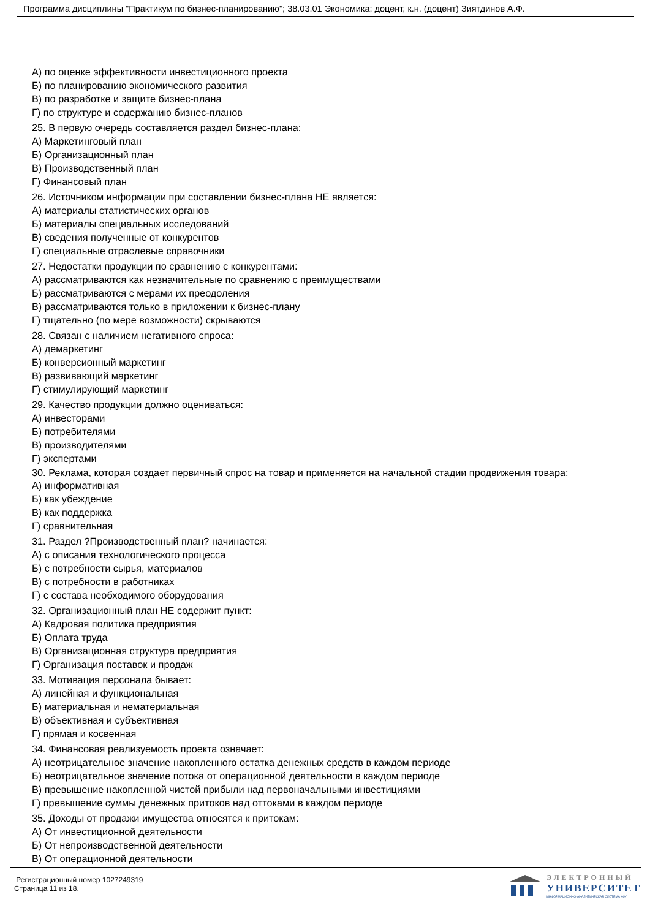Программа дисциплины "Практикум по бизнес-планированию"; 38.03.01 Экономика; доцент, к.н. (доцент) Зиятдинов А.Ф.
А) по оценке эффективности инвестиционного проекта
Б) по планированию экономического развития
В) по разработке и защите бизнес-плана
Г) по структуре и содержанию бизнес-планов
25. В первую очередь составляется раздел бизнес-плана:
А) Маркетинговый план
Б) Организационный план
В) Производственный план
Г) Финансовый план
26. Источником информации при составлении бизнес-плана НЕ является:
А) материалы статистических органов
Б) материалы специальных исследований
В) сведения полученные от конкурентов
Г) специальные отраслевые справочники
27. Недостатки продукции по сравнению с конкурентами:
А) рассматриваются как незначительные по сравнению с преимуществами
Б) рассматриваются с мерами их преодоления
В) рассматриваются только в приложении к бизнес-плану
Г) тщательно (по мере возможности) скрываются
28. Связан с наличием негативного спроса:
А) демаркетинг
Б) конверсионный маркетинг
В) развивающий маркетинг
Г) стимулирующий маркетинг
29. Качество продукции должно оцениваться:
А) инвесторами
Б) потребителями
В) производителями
Г) экспертами
30. Реклама, которая создает первичный спрос на товар и применяется на начальной стадии продвижения товара:
А) информативная
Б) как убеждение
В) как поддержка
Г) сравнительная
31. Раздел ?Производственный план? начинается:
А) с описания технологического процесса
Б) с потребности сырья, материалов
В) с потребности в работниках
Г) с состава необходимого оборудования
32. Организационный план НЕ содержит пункт:
А) Кадровая политика предприятия
Б) Оплата труда
В) Организационная структура предприятия
Г) Организация поставок и продаж
33. Мотивация персонала бывает:
А) линейная и функциональная
Б) материальная и нематериальная
В) объективная и субъективная
Г) прямая и косвенная
34. Финансовая реализуемость проекта означает:
А) неотрицательное значение накопленного остатка денежных средств в каждом периоде
Б) неотрицательное значение потока от операционной деятельности в каждом периоде
В) превышение накопленной чистой прибыли над первоначальными инвестициями
Г) превышение суммы денежных притоков над оттоками в каждом периоде
35. Доходы от продажи имущества относятся к притокам:
А) От инвестиционной деятельности
Б) От непроизводственной деятельности
В) От операционной деятельности
Регистрационный номер 1027249319
Страница 11 из 18.
ЭЛЕКТРОННЫЙ
УНИВЕРСИТЕТ
ИНФОРМАЦИОННО-АНАЛИТИЧЕСКАЯ СИСТЕМА КФУ